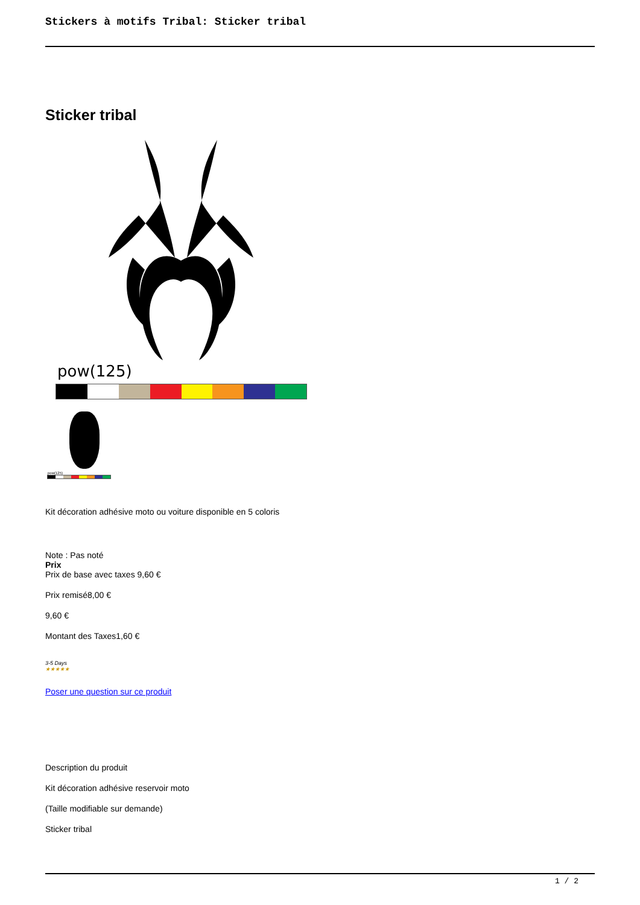Stickers à motifs Tribal: Sticker tribal
Sticker tribal
pow(125)
pow(125)
Kit décoration adhésive moto ou voiture disponible en 5 coloris
Note : Pas noté
Prix
Prix de base avec taxes 9,60 €
Prix remisé8,00 €
9,60 €
Montant des Taxes1,60 €
3-5 Days
★★★★★
Poser une question sur ce produit
Description du produit
Kit décoration adhésive reservoir moto
(Taille modifiable sur demande)
Sticker tribal
1 / 2